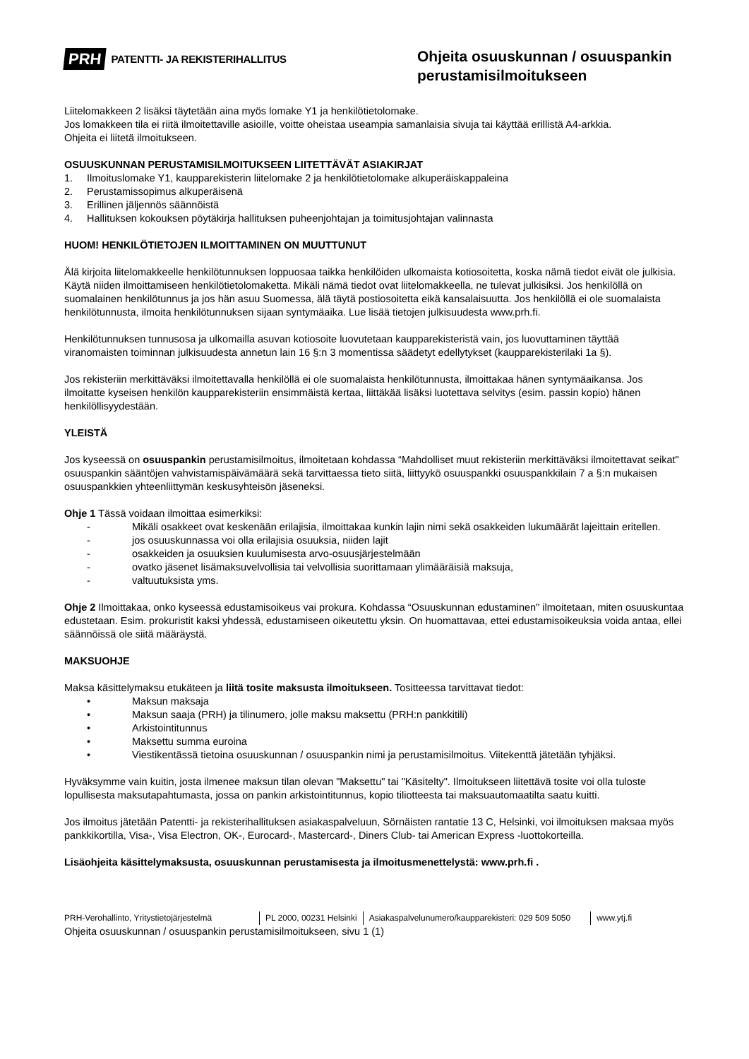PRH PATENTTI- JA REKISTERIHALLITUS
Ohjeita osuuskunnan / osuuspankin perustamisilmoitukseen
Liitelomakkeen 2 lisäksi täytetään aina myös lomake Y1 ja henkilötietolomake.
Jos lomakkeen tila ei riitä ilmoitettaville asioille, voitte oheistaa useampia samanlaisia sivuja tai käyttää erillistä A4-arkkia.
Ohjeita ei liitetä ilmoitukseen.
OSUUSKUNNAN PERUSTAMISILMOITUKSEEN LIITETTÄVÄT ASIAKIRJAT
1. Ilmoituslomake Y1, kaupparekisterin liitelomake 2 ja henkilötietolomake alkuperäiskappaleina
2. Perustamissopimus alkuperäisenä
3. Erillinen jäljennös säännöistä
4. Hallituksen kokouksen pöytäkirja hallituksen puheenjohtajan ja toimitusjohtajan valinnasta
HUOM! HENKILÖTIETOJEN ILMOITTAMINEN ON MUUTTUNUT
Älä kirjoita liitelomakkeelle henkilötunnuksen loppuosaa taikka henkilöiden ulkomaista kotiosoitetta, koska nämä tiedot eivät ole julkisia. Käytä niiden ilmoittamiseen henkilötietolomaketta. Mikäli nämä tiedot ovat liitelomakkeella, ne tulevat julkisiksi. Jos henkilöllä on suomalainen henkilötunnus ja jos hän asuu Suomessa, älä täytä postiosoitetta eikä kansalaisuutta. Jos henkilöllä ei ole suomalaista henkilötunnusta, ilmoita henkilötunnuksen sijaan syntymäaika. Lue lisää tietojen julkisuudesta www.prh.fi.
Henkilötunnuksen tunnusosa ja ulkomailla asuvan kotiosoite luovutetaan kaupparekisteristä vain, jos luovuttaminen täyttää viranomaisten toiminnan julkisuudesta annetun lain 16 §:n 3 momentissa säädetyt edellytykset (kaupparekisterilaki 1a §).
Jos rekisteriin merkittäväksi ilmoitettavalla henkilöllä ei ole suomalaista henkilötunnusta, ilmoittakaa hänen syntymäaikansa. Jos ilmoitatte kyseisen henkilön kaupparekisteriin ensimmäistä kertaa, liittäkää lisäksi luotettava selvitys (esim. passin kopio) hänen henkilöllisyydestään.
YLEISTÄ
Jos kyseessä on osuuspankin perustamisilmoitus, ilmoitetaan kohdassa “Mahdolliset muut rekisteriin merkittäväksi ilmoitettavat seikat" osuuspankin sääntöjen vahvistamispäivämäärä sekä tarvittaessa tieto siitä, liittyykö osuuspankki osuuspankkilain 7 a §:n mukaisen osuuspankkien yhteenliittymän keskusyhteisön jäseneksi.
Ohje 1 Tässä voidaan ilmoittaa esimerkiksi:
- Mikäli osakkeet ovat keskenään erilajisia, ilmoittakaa kunkin lajin nimi sekä osakkeiden lukumäärät lajeittain eritellen.
- jos osuuskunnassa voi olla erilajisia osuuksia, niiden lajit
- osakkeiden ja osuuksien kuulumisesta arvo-osuusjärjestelmään
- ovatko jäsenet lisämaksuvelvollisia tai velvollisia suorittamaan ylimääräisiä maksuja,
- valtuutuksista yms.
Ohje 2 Ilmoittakaa, onko kyseessä edustamisoikeus vai prokura. Kohdassa “Osuuskunnan edustaminen" ilmoitetaan, miten osuuskuntaa edustetaan. Esim. prokuristit kaksi yhdessä, edustamiseen oikeutettu yksin. On huomattavaa, ettei edustamisoikeuksia voida antaa, ellei säännöissä ole siitä määräystä.
MAKSUOHJE
Maksa käsittelymaksu etukäteen ja liitä tosite maksusta ilmoitukseen. Tositteessa tarvittavat tiedot:
• Maksun maksaja
• Maksun saaja (PRH) ja tilinumero, jolle maksu maksettu (PRH:n pankkitili)
• Arkistointitunnus
• Maksettu summa euroina
• Viestikentässä tietoina osuuskunnan / osuuspankin nimi ja perustamisilmoitus. Viitekenttä jätetään tyhjäksi.
Hyväksymme vain kuitin, josta ilmenee maksun tilan olevan "Maksettu" tai "Käsitelty". Ilmoitukseen liitettävä tosite voi olla tuloste lopullisesta maksutapahtumasta, jossa on pankin arkistointitunnus, kopio tiliotteesta tai maksuautomaatilta saatu kuitti.
Jos ilmoitus jätetään Patentti- ja rekisterihallituksen asiakaspalveluun, Sörnäisten rantatie 13 C, Helsinki, voi ilmoituksen maksaa myös pankkikortilla, Visa-, Visa Electron, OK-, Eurocard-, Mastercard-, Diners Club- tai American Express -luottokorteilla.
Lisäohjeita käsittelymaksusta, osuuskunnan perustamisesta ja ilmoitusmenettelystä: www.prh.fi .
PRH-Verohallinto, Yritystietojärjestelmä PL 2000, 00231 Helsinki Asiakaspalvelunumero/kaupparekisteri: 029 509 5050 www.ytj.fi
Ohjeita osuuskunnan / osuuspankin perustamisilmoitukseen, sivu 1 (1)